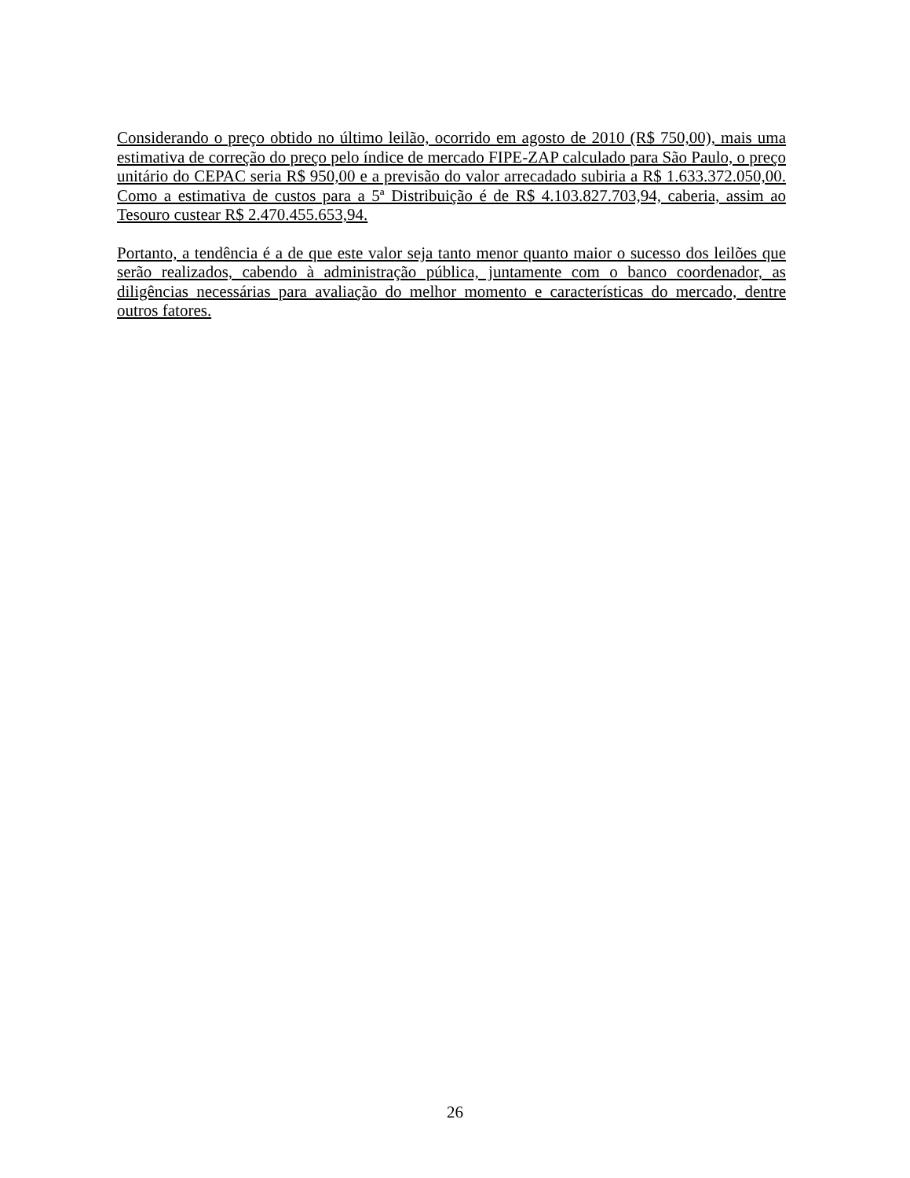Considerando o preço obtido no último leilão, ocorrido em agosto de 2010 (R$ 750,00), mais uma estimativa de correção do preço pelo índice de mercado FIPE-ZAP calculado para São Paulo, o preço unitário do CEPAC seria R$ 950,00 e a previsão do valor arrecadado subiria a R$ 1.633.372.050,00. Como a estimativa de custos para a 5ª Distribuição é de R$ 4.103.827.703,94, caberia, assim ao Tesouro custear R$ 2.470.455.653,94.
Portanto, a tendência é a de que este valor seja tanto menor quanto maior o sucesso dos leilões que serão realizados, cabendo à administração pública, juntamente com o banco coordenador, as diligências necessárias para avaliação do melhor momento e características do mercado, dentre outros fatores.
26